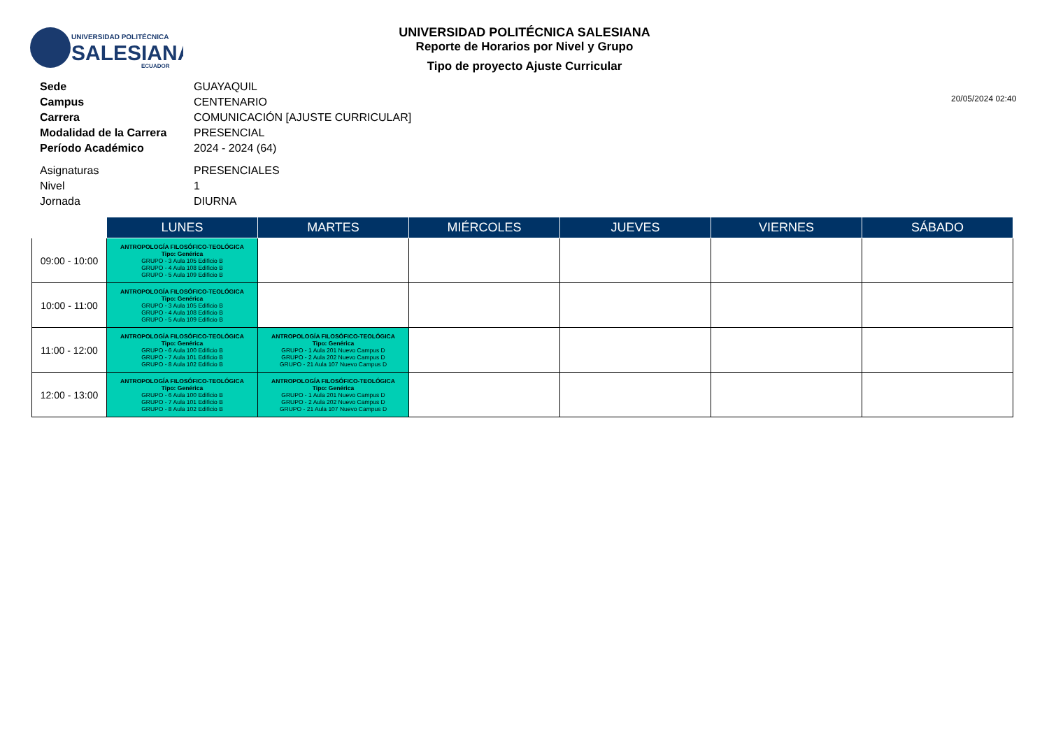UNIVERSIDAD POLITÉCNICA
SALESIANA
ECUADOR
UNIVERSIDAD POLITÉCNICA SALESIANA
Reporte de Horarios por Nivel y Grupo
Tipo de proyecto Ajuste Curricular
20/05/2024 02:40
| Sede | GUAYAQUIL |
| Campus | CENTENARIO |
| Carrera | COMUNICACIÓN [AJUSTE CURRICULAR] |
| Modalidad de la Carrera | PRESENCIAL |
| Período Académico | 2024 - 2024 (64) |
| Asignaturas | PRESENCIALES |
| Nivel | 1 |
| Jornada | DIURNA |
| | LUNES | MARTES | MIÉRCOLES | JUEVES | VIERNES | SÁBADO |
| --- | --- | --- | --- | --- | --- | --- |
| 09:00 - 10:00 | ANTROPOLOGÍA FILOSÓFICO-TEOLÓGICA Tipo: Genérica GRUPO - 3 Aula 105 Edificio B GRUPO - 4 Aula 108 Edificio B GRUPO - 5 Aula 109 Edificio B | | | | | |
| 10:00 - 11:00 | ANTROPOLOGÍA FILOSÓFICO-TEOLÓGICA Tipo: Genérica GRUPO - 3 Aula 105 Edificio B GRUPO - 4 Aula 108 Edificio B GRUPO - 5 Aula 109 Edificio B | | | | | |
| 11:00 - 12:00 | ANTROPOLOGÍA FILOSÓFICO-TEOLÓGICA Tipo: Genérica GRUPO - 6 Aula 100 Edificio B GRUPO - 7 Aula 101 Edificio B GRUPO - 8 Aula 102 Edificio B | ANTROPOLOGÍA FILOSÓFICO-TEOLÓGICA Tipo: Genérica GRUPO - 1 Aula 201 Nuevo Campus D GRUPO - 2 Aula 202 Nuevo Campus D GRUPO - 21 Aula 107 Nuevo Campus D | | | | |
| 12:00 - 13:00 | ANTROPOLOGÍA FILOSÓFICO-TEOLÓGICA Tipo: Genérica GRUPO - 6 Aula 100 Edificio B GRUPO - 7 Aula 101 Edificio B GRUPO - 8 Aula 102 Edificio B | ANTROPOLOGÍA FILOSÓFICO-TEOLÓGICA Tipo: Genérica GRUPO - 1 Aula 201 Nuevo Campus D GRUPO - 2 Aula 202 Nuevo Campus D GRUPO - 21 Aula 107 Nuevo Campus D | | | | |